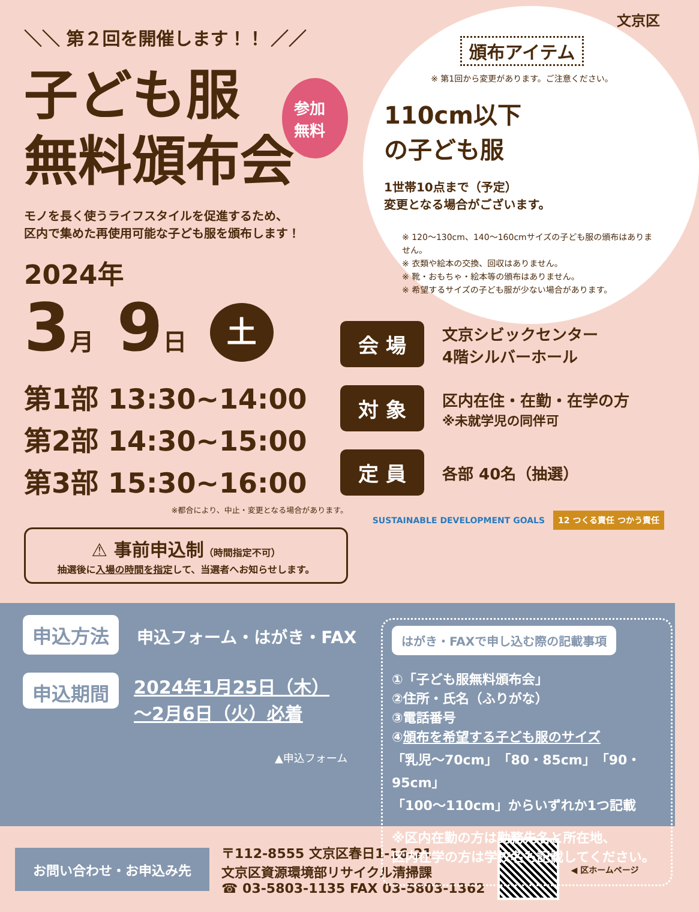＼＼ 第２回を開催します！！ ／／
子ども服
無料頒布会
参加無料
モノを長く使うライフスタイルを促進するため、
区内で集めた再使用可能な子ども服を頒布します！
2024年
3月 9日 土
第1部 13:30~14:00
第2部 14:30~15:00
第3部 15:30~16:00
※都合により、中止・変更となる場合があります。
⚠ 事前申込制（時間指定不可）
抽選後に入場の時間を指定して、当選者へお知らせします。
文京区
頒布アイテム
※ 第1回から変更があります。ご注意ください。
110cm以下
の子ども服
1世帯10点まで（予定）
変更となる場合がございます。
※ 120～130cm、140～160cmサイズの子ども服の頒布はありません。
※ 衣類や絵本の交換、回収はありません。
※ 靴・おもちゃ・絵本等の頒布はありません。
※ 希望するサイズの子ども服が少ない場合があります。
会 場 文京シビックセンター
4階シルバーホール
対 象 区内在住・在勤・在学の方
※未就学児の同伴可
定 員 各部 40名（抽選）
SUSTAINABLE DEVELOPMENT GOALS　12 つくる責任 つかう責任
申込方法 申込フォーム・はがき・FAX
申込期間 2024年1月25日（木）
～2月6日（火）必着
▲申込フォーム
はがき・FAXで申し込む際の記載事項
①「子ども服無料頒布会」
②住所・氏名（ふりがな）
③電話番号
④頒布を希望する子ども服のサイズ
「乳児～70cm」「80・85cm」「90・95cm」
「100～110cm」からいずれか1つ記載
※区内在勤の方は勤務先名と所在地、
区内在学の方は学校名も記載してください。
お問い合わせ・お申込み先
〒112-8555 文京区春日1-16-21
文京区資源環境部リサイクル清掃課
☎ 03-5803-1135 FAX 03-5803-1362
◀ 区ホームページ